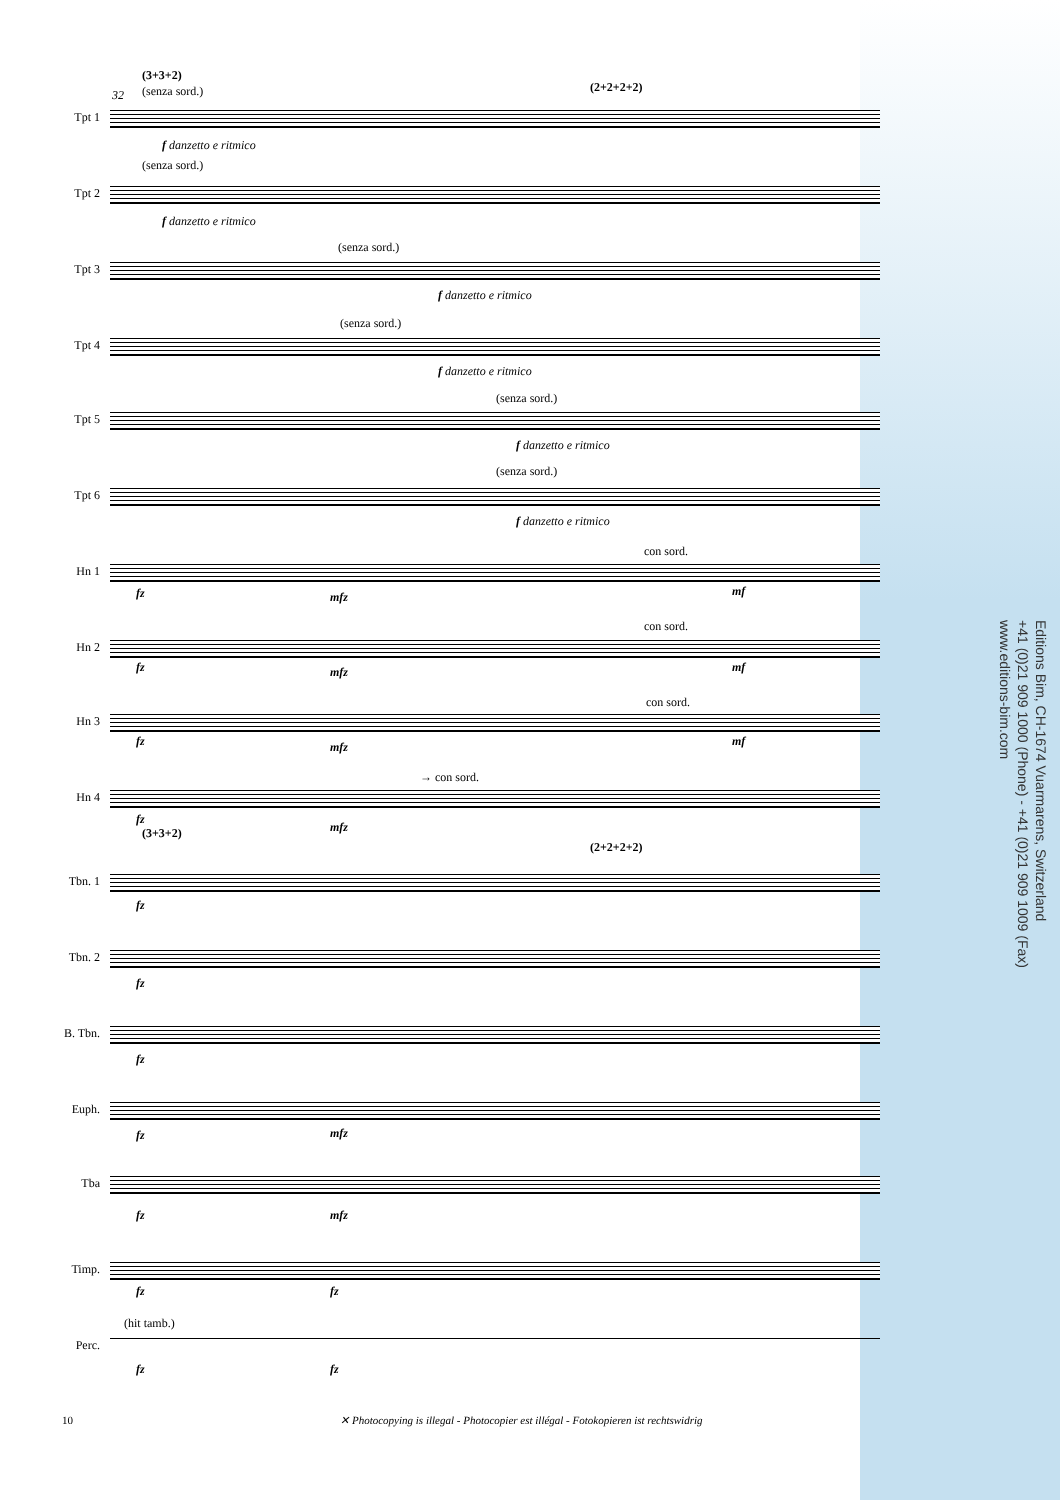(3+3+2)
32 (senza sord.) (2+2+2+2)
Tpt 1
f danzetto e ritmico
(senza sord.)
Tpt 2
f danzetto e ritmico
(senza sord.)
Tpt 3
f danzetto e ritmico
(senza sord.)
Tpt 4
f danzetto e ritmico
(senza sord.)
Tpt 5
f danzetto e ritmico
(senza sord.)
Tpt 6
f danzetto e ritmico
con sord.
Hn 1
fz mfz mf
con sord.
Hn 2
fz mfz mf
con sord.
Hn 3
fz mfz mf
→ con sord.
Hn 4
fz
mfz
(3+3+2)
(2+2+2+2)
Tbn. 1
fz
Tbn. 2
fz
B. Tbn.
fz
Euph.
fz mfz
Tba
fz mfz
Timp.
fz fz
(hit tamb.)
Perc.
fz fz
Editions Bim, CH-1674 Vuarmarens, Switzerland
+41 (0)21 909 1000 (Phone) - +41 (0)21 909 1009 (Fax)
www.editions-bim.com
10 ✕ Photocopying is illegal - Photocopier est illégal - Fotokopieren ist rechtswidrig